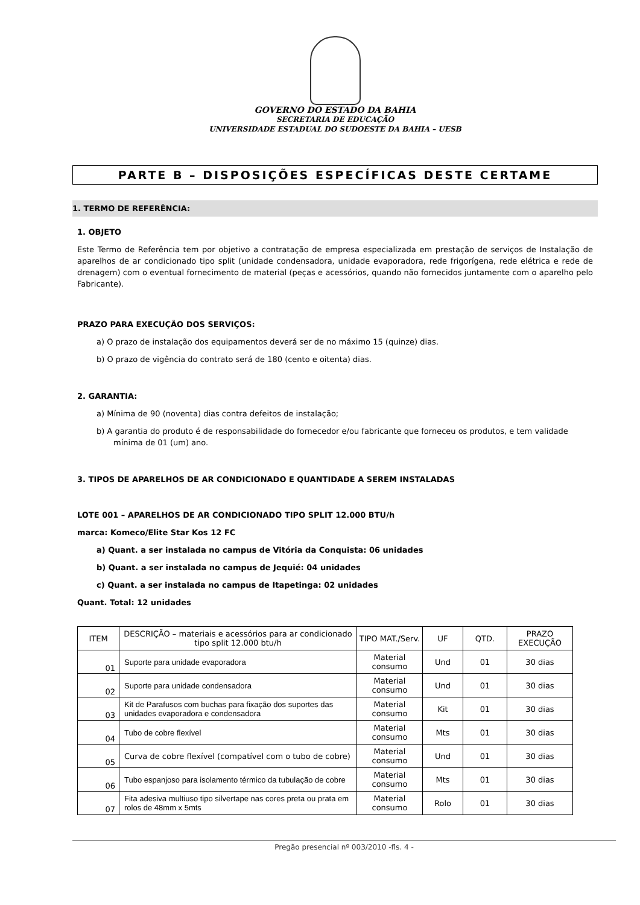GOVERNO DO ESTADO DA BAHIA
SECRETARIA DE EDUCAÇÃO
UNIVERSIDADE ESTADUAL DO SUDOESTE DA BAHIA – UESB
PARTE B – DISPOSIÇÕES ESPECÍFICAS DESTE CERTAME
1. TERMO DE REFERÊNCIA:
1. OBJETO
Este Termo de Referência tem por objetivo a contratação de empresa especializada em prestação de serviços de Instalação de aparelhos de ar condicionado tipo split (unidade condensadora, unidade evaporadora, rede frigorígena, rede elétrica e rede de drenagem) com o eventual fornecimento de material (peças e acessórios, quando não fornecidos juntamente com o aparelho pelo Fabricante).
PRAZO PARA EXECUÇÃO DOS SERVIÇOS:
a) O prazo de instalação dos equipamentos deverá ser de no máximo 15 (quinze) dias.
b) O prazo de vigência do contrato será de 180 (cento e oitenta) dias.
2. GARANTIA:
a) Mínima de 90 (noventa) dias contra defeitos de instalação;
b) A garantia do produto é de responsabilidade do fornecedor e/ou fabricante que forneceu os produtos, e tem validade mínima de 01 (um) ano.
3. TIPOS DE APARELHOS DE AR CONDICIONADO E QUANTIDADE A SEREM INSTALADAS
LOTE 001 – APARELHOS DE AR CONDICIONADO TIPO SPLIT 12.000 BTU/h
marca: Komeco/Elite Star Kos 12 FC
a) Quant. a ser instalada no campus de Vitória da Conquista: 06 unidades
b) Quant. a ser instalada no campus de Jequié: 04 unidades
c) Quant. a ser instalada no campus de Itapetinga: 02 unidades
Quant. Total: 12 unidades
| ITEM | DESCRIÇÃO – materiais e acessórios para ar condicionado tipo split 12.000 btu/h | TIPO MAT./Serv. | UF | QTD. | PRAZO EXECUÇÃO |
| --- | --- | --- | --- | --- | --- |
| 01 | Suporte para unidade evaporadora | Material consumo | Und | 01 | 30 dias |
| 02 | Suporte para unidade condensadora | Material consumo | Und | 01 | 30 dias |
| 03 | Kit de Parafusos com buchas para fixação dos suportes das unidades evaporadora e condensadora | Material consumo | Kit | 01 | 30 dias |
| 04 | Tubo de cobre flexível | Material consumo | Mts | 01 | 30 dias |
| 05 | Curva de cobre flexível (compatível com o tubo de cobre) | Material consumo | Und | 01 | 30 dias |
| 06 | Tubo espanjoso para isolamento térmico da tubulação de cobre | Material consumo | Mts | 01 | 30 dias |
| 07 | Fita adesiva multiuso tipo silvertape nas cores preta ou prata em rolos de 48mm x 5mts | Material consumo | Rolo | 01 | 30 dias |
Pregão presencial nº 003/2010 -fls. 4 -